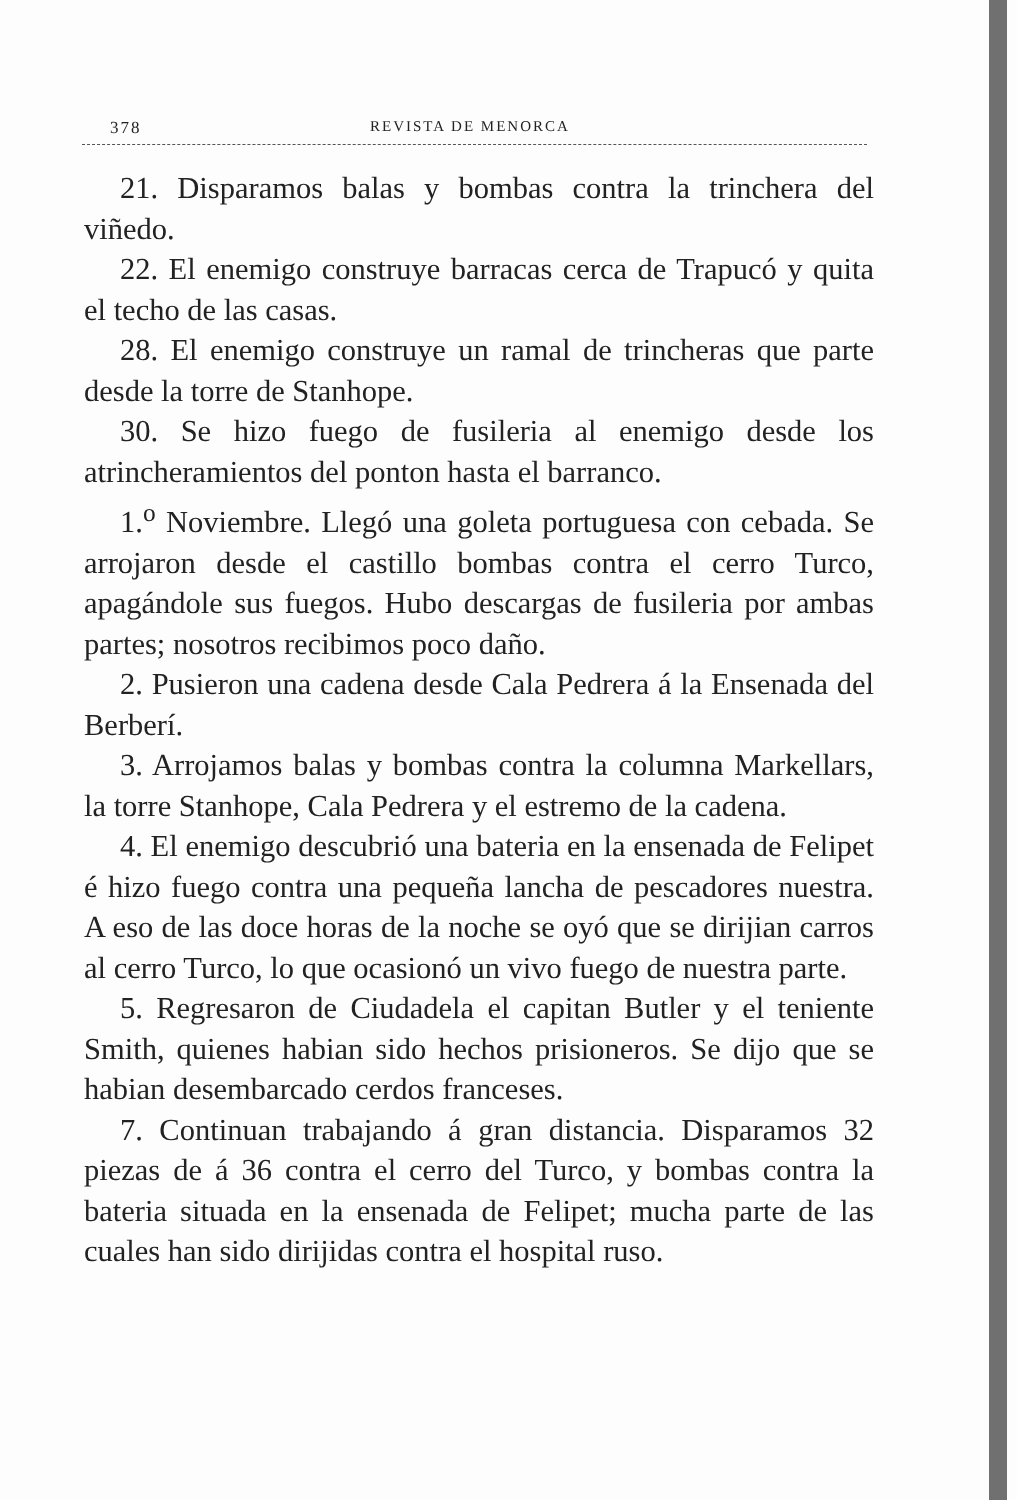378 REVISTA DE MENORCA
21. Disparamos balas y bombas contra la trinchera del viñedo.
22. El enemigo construye barracas cerca de Trapucó y quita el techo de las casas.
28. El enemigo construye un ramal de trincheras que parte desde la torre de Stanhope.
30. Se hizo fuego de fusileria al enemigo desde los atrincheramientos del ponton hasta el barranco.
1.<sup>o</sup> Noviembre. Llegó una goleta portuguesa con cebada. Se arrojaron desde el castillo bombas contra el cerro Turco, apagándole sus fuegos. Hubo descargas de fusileria por ambas partes; nosotros recibimos poco daño.
2. Pusieron una cadena desde Cala Pedrera á la Ensenada del Berberí.
3. Arrojamos balas y bombas contra la columna Markellars, la torre Stanhope, Cala Pedrera y el estremo de la cadena.
4. El enemigo descubrió una bateria en la ensenada de Felipet é hizo fuego contra una pequeña lancha de pescadores nuestra. A eso de las doce horas de la noche se oyó que se dirijian carros al cerro Turco, lo que ocasionó un vivo fuego de nuestra parte.
5. Regresaron de Ciudadela el capitan Butler y el teniente Smith, quienes habian sido hechos prisioneros. Se dijo que se habian desembarcado cerdos franceses.
7. Continuan trabajando á gran distancia. Disparamos 32 piezas de á 36 contra el cerro del Turco, y bombas contra la bateria situada en la ensenada de Felipet; mucha parte de las cuales han sido dirijidas contra el hospital ruso.